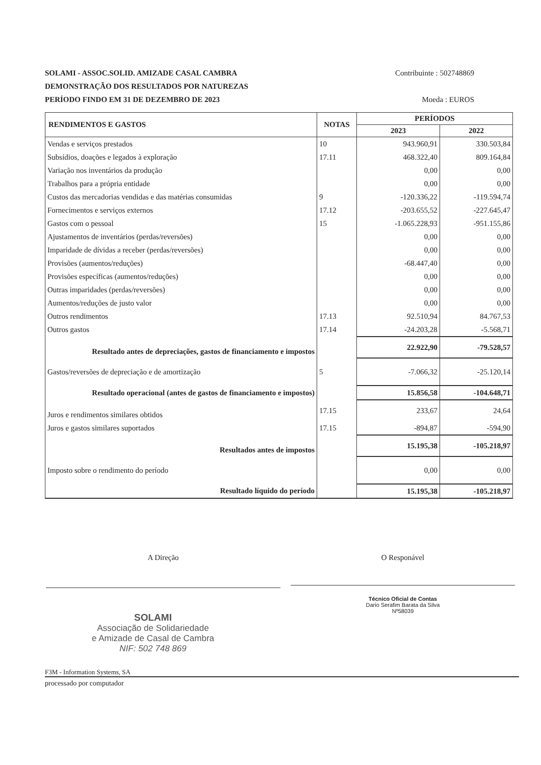SOLAMI - ASSOC.SOLID. AMIZADE CASAL CAMBRA Contribuinte : 502748869
DEMONSTRAÇÃO DOS RESULTADOS POR NATUREZAS
PERÍODO FINDO EM 31 DE DEZEMBRO DE 2023 Moeda : EUROS
| RENDIMENTOS E GASTOS | NOTAS | PERÍODOS | |
| --- | --- | --- | --- |
| | | 2023 | 2022 |
| Vendas e serviços prestados | 10 | 943.960,91 | 330.503,84 |
| Subsídios, doações e legados à exploração | 17.11 | 468.322,40 | 809.164,84 |
| Variação nos inventários da produção | | 0,00 | 0,00 |
| Trabalhos para a própria entidade | | 0,00 | 0,00 |
| Custos das mercadorias vendidas e das matérias consumidas | 9 | -120.336,22 | -119.594,74 |
| Fornecimentos e serviços externos | 17.12 | -203.655,52 | -227.645,47 |
| Gastos com o pessoal | 15 | -1.065.228,93 | -951.155,86 |
| Ajustamentos de inventários (perdas/reversões) | | 0,00 | 0,00 |
| Imparidade de dívidas a receber (perdas/reversões) | | 0,00 | 0,00 |
| Provisões (aumentos/reduções) | | -68.447,40 | 0,00 |
| Provisões específicas (aumentos/reduções) | | 0,00 | 0,00 |
| Outras imparidades (perdas/reversões) | | 0,00 | 0,00 |
| Aumentos/reduções de justo valor | | 0,00 | 0,00 |
| Outros rendimentos | 17.13 | 92.510,94 | 84.767,53 |
| Outros gastos | 17.14 | -24.203,28 | -5.568,71 |
| Resultado antes de depreciações, gastos de financiamento e impostos | | 22.922,90 | -79.528,57 |
| Gastos/reversões de depreciação e de amortização | 5 | -7.066,32 | -25.120,14 |
| Resultado operacional (antes de gastos de financiamento e impostos) | | 15.856,58 | -104.648,71 |
| Juros e rendimentos similares obtidos | 17.15 | 233,67 | 24,64 |
| Juros e gastos similares suportados | 17.15 | -894,87 | -594,90 |
| Resultados antes de impostos | | 15.195,38 | -105.218,97 |
| Imposto sobre o rendimento do período | | 0,00 | 0,00 |
| Resultado líquido do período | | 15.195,38 | -105.218,97 |
A Direção
O Responável
Técnico Oficial de Contas
Dario Serafim Barata da Silva
Nº58039
SOLAMI
Associação de Solidariedade
e Amizade de Casal de Cambra
NIF: 502 748 869
F3M - Information Systems, SA
processado por computador